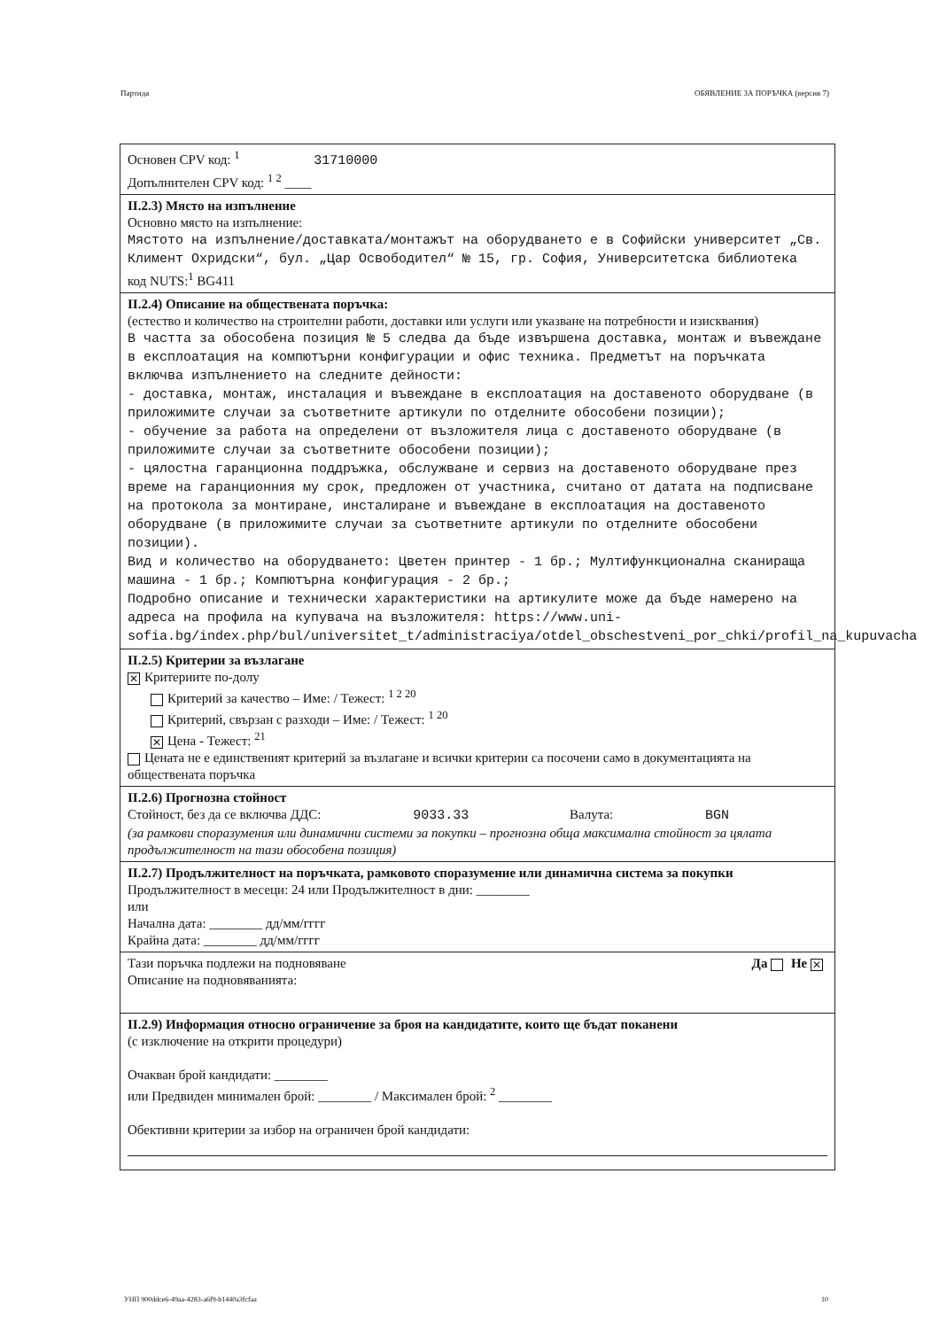Партида ОБЯВЛЕНИЕ ЗА ПОРЪЧКА (версия 7)
Основен CPV код: <sup>1</sup> 31710000
Допълнителен CPV код: <sup>1 2</sup> ____
II.2.3) Място на изпълнение
Основно място на изпълнение:
Мястото на изпълнение/доставката/монтажът на оборудването е в Софийски университет „Св. Климент Охридски“, бул. „Цар Освободител“ № 15, гр. София, Университетска библиотека
код NUTS:<sup>1</sup> BG411
II.2.4) Описание на обществената поръчка:
(естество и количество на строителни работи, доставки или услуги или указване на потребности и изисквания)
В частта за обособена позиция № 5 следва да бъде извършена доставка, монтаж и въвеждане в експлоатация на компютърни конфигурации и офис техника. Предметът на поръчката включва изпълнението на следните дейности:
- доставка, монтаж, инсталация и въвеждане в експлоатация на доставеното оборудване (в приложимите случаи за съответните артикули по отделните обособени позиции);
- обучение за работа на определени от възложителя лица с доставеното оборудване (в приложимите случаи за съответните обособени позиции);
- цялостна гаранционна поддръжка, обслужване и сервиз на доставеното оборудване през време на гаранционния му срок, предложен от участника, считано от датата на подписване на протокола за монтиране, инсталиране и въвеждане в експлоатация на доставеното оборудване (в приложимите случаи за съответните артикули по отделните обособени позиции).
Вид и количество на оборудването: Цветен принтер - 1 бр.; Мултифункционална сканираща машина - 1 бр.; Компютърна конфигурация - 2 бр.;
Подробно описание и технически характеристики на артикулите може да бъде намерено на адреса на профила на купувача на възложителя: https://www.uni-sofia.bg/index.php/bul/universitet_t/administraciya/otdel_obschestveni_por_chki/profil_na_kupuvacha
II.2.5) Критерии за възлагане
✕ Критериите по-долу
Критерий за качество – Име: / Тежест: <sup>1 2 20</sup>
Критерий, свързан с разходи – Име: / Тежест: <sup>1 20</sup>
✕ Цена - Тежест: <sup>21</sup>
Цената не е единственият критерий за възлагане и всички критерии са посочени само в документацията на обществената поръчка
II.2.6) Прогнозна стойност
Стойност, без да се включва ДДС: 9033.33 Валута: BGN
(за рамкови споразумения или динамични системи за покупки – прогнозна обща максимална стойност за цялата продължителност на тази обособена позиция)
II.2.7) Продължителност на поръчката, рамковото споразумение или динамична система за покупки
Продължителност в месеци: 24 или Продължителност в дни: ________
или
Начална дата: ________ дд/мм/гггг
Крайна дата: ________ дд/мм/гггг
Да Не ✕ Тази поръчка подлежи на подновяване
Описание на подновяванията:
II.2.9) Информация относно ограничение за броя на кандидатите, които ще бъдат поканени
(с изключение на открити процедури)
Очакван брой кандидати: ________
или Предвиден минимален брой: ________ / Максимален брой: <sup>2</sup> ________
Обективни критерии за избор на ограничен брой кандидати:
УНП 900ddce6-49aa-4283-a6f9-b1440a3fcfaa 10